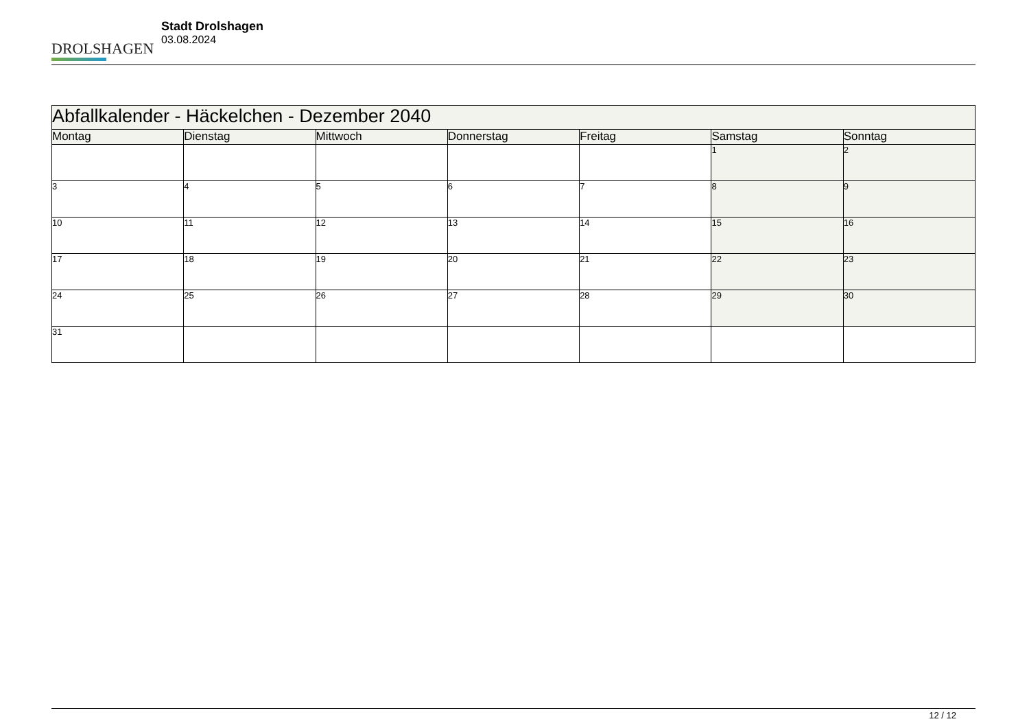DROLSHAGEN
Stadt Drolshagen
03.08.2024
| Abfallkalender - Häckelchen - Dezember 2040 | | | | | | |
| Montag | Dienstag | Mittwoch | Donnerstag | Freitag | Samstag | Sonntag |
| | | | | | 1 | 2 |
| 3 | 4 | 5 | 6 | 7 | 8 | 9 |
| 10 | 11 | 12 | 13 | 14 | 15 | 16 |
| 17 | 18 | 19 | 20 | 21 | 22 | 23 |
| 24 | 25 | 26 | 27 | 28 | 29 | 30 |
| 31 | | | | | | |
12 / 12